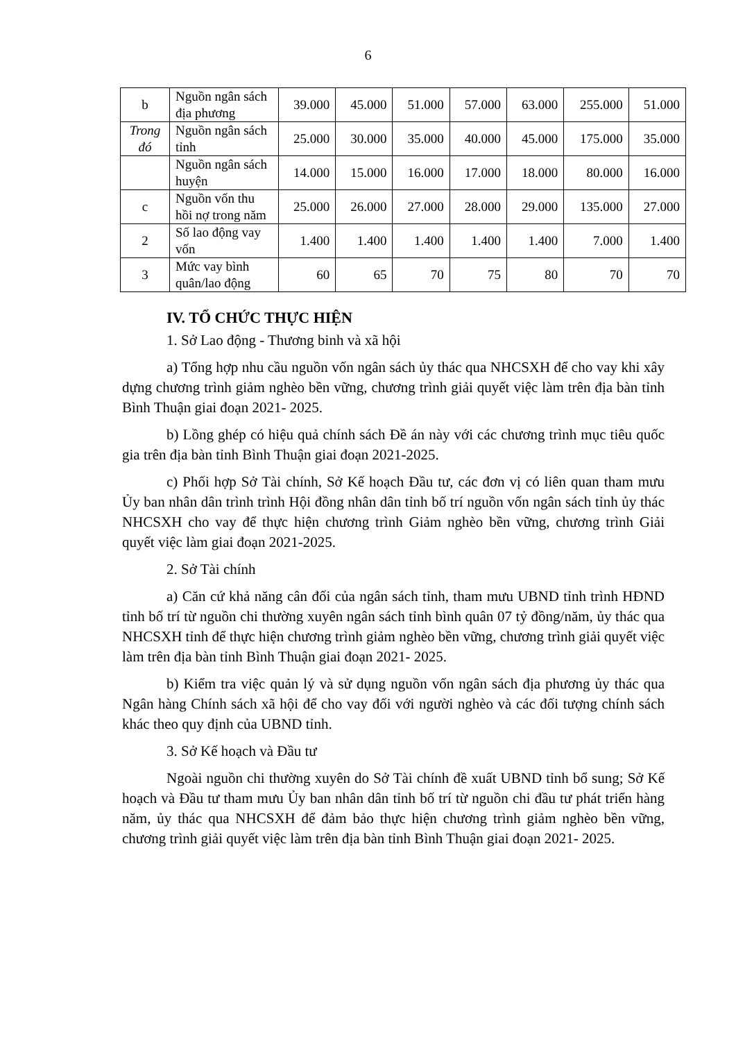6
| b | Nguồn ngân sách địa phương | 39.000 | 45.000 | 51.000 | 57.000 | 63.000 | 255.000 | 51.000 |
| Trong đó | Nguồn ngân sách tỉnh | 25.000 | 30.000 | 35.000 | 40.000 | 45.000 | 175.000 | 35.000 |
| | Nguồn ngân sách huyện | 14.000 | 15.000 | 16.000 | 17.000 | 18.000 | 80.000 | 16.000 |
| c | Nguồn vốn thu hồi nợ trong năm | 25.000 | 26.000 | 27.000 | 28.000 | 29.000 | 135.000 | 27.000 |
| 2 | Số lao động vay vốn | 1.400 | 1.400 | 1.400 | 1.400 | 1.400 | 7.000 | 1.400 |
| 3 | Mức vay bình quân/lao động | 60 | 65 | 70 | 75 | 80 | 70 | 70 |
IV. TỔ CHỨC THỰC HIỆN
1. Sở Lao động - Thương binh và xã hội
a) Tổng hợp nhu cầu nguồn vốn ngân sách ủy thác qua NHCSXH để cho vay khi xây dựng chương trình giảm nghèo bền vững, chương trình giải quyết việc làm trên địa bàn tỉnh Bình Thuận giai đoạn 2021- 2025.
b) Lồng ghép có hiệu quả chính sách Đề án này với các chương trình mục tiêu quốc gia trên địa bàn tỉnh Bình Thuận giai đoạn 2021-2025.
c) Phối hợp Sở Tài chính, Sở Kế hoạch Đầu tư, các đơn vị có liên quan tham mưu Ủy ban nhân dân trình trình Hội đồng nhân dân tỉnh bố trí nguồn vốn ngân sách tỉnh ủy thác NHCSXH cho vay để thực hiện chương trình Giảm nghèo bền vững, chương trình Giải quyết việc làm giai đoạn 2021-2025.
2. Sở Tài chính
a) Căn cứ khả năng cân đối của ngân sách tỉnh, tham mưu UBND tỉnh trình HĐND tỉnh bố trí từ nguồn chi thường xuyên ngân sách tỉnh bình quân 07 tỷ đồng/năm, ủy thác qua NHCSXH tỉnh để thực hiện chương trình giảm nghèo bền vững, chương trình giải quyết việc làm trên địa bàn tỉnh Bình Thuận giai đoạn 2021- 2025.
b) Kiểm tra việc quản lý và sử dụng nguồn vốn ngân sách địa phương ủy thác qua Ngân hàng Chính sách xã hội để cho vay đối với người nghèo và các đối tượng chính sách khác theo quy định của UBND tỉnh.
3. Sở Kế hoạch và Đầu tư
Ngoài nguồn chi thường xuyên do Sở Tài chính đề xuất UBND tỉnh bổ sung; Sở Kế hoạch và Đầu tư tham mưu Ủy ban nhân dân tỉnh bố trí từ nguồn chi đầu tư phát triển hàng năm, ủy thác qua NHCSXH để đảm bảo thực hiện chương trình giảm nghèo bền vững, chương trình giải quyết việc làm trên địa bàn tỉnh Bình Thuận giai đoạn 2021- 2025.